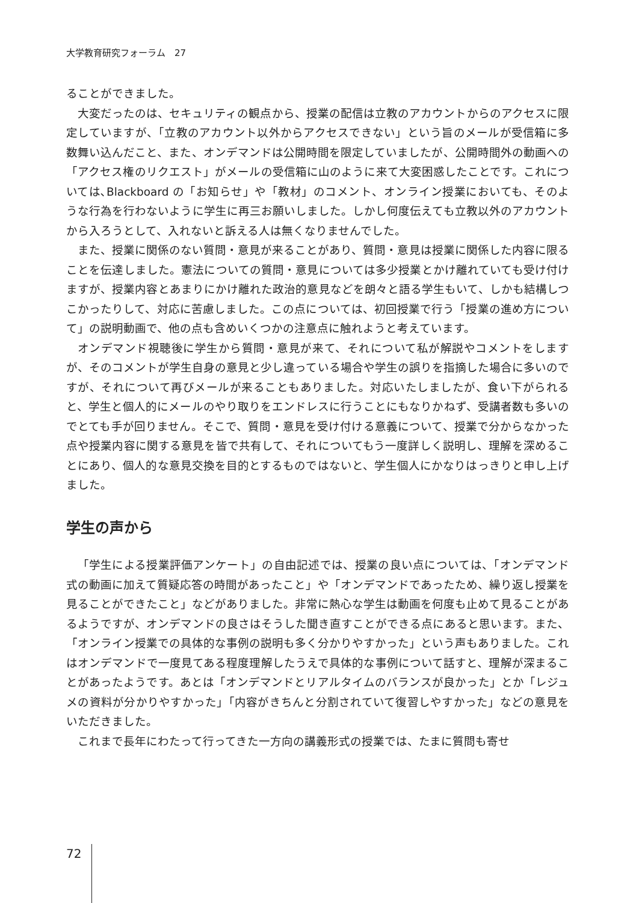大学教育研究フォーラム　27
ることができました。
大変だったのは、セキュリティの観点から、授業の配信は立教のアカウントからのアクセスに限定していますが、「立教のアカウント以外からアクセスできない」という旨のメールが受信箱に多数舞い込んだこと、また、オンデマンドは公開時間を限定していましたが、公開時間外の動画への「アクセス権のリクエスト」がメールの受信箱に山のように来て大変困惑したことです。これについては､Blackboard の「お知らせ」や「教材」のコメント、オンライン授業においても、そのような行為を行わないように学生に再三お願いしました。しかし何度伝えても立教以外のアカウントから入ろうとして、入れないと訴える人は無くなりませんでした。
また、授業に関係のない質問・意見が来ることがあり、質問・意見は授業に関係した内容に限ることを伝達しました。憲法についての質問・意見については多少授業とかけ離れていても受け付けますが、授業内容とあまりにかけ離れた政治的意見などを朗々と語る学生もいて、しかも結構しつこかったりして、対応に苦慮しました。この点については、初回授業で行う「授業の進め方について」の説明動画で、他の点も含めいくつかの注意点に触れようと考えています。
オンデマンド視聴後に学生から質問・意見が来て、それについて私が解説やコメントをしますが、そのコメントが学生自身の意見と少し違っている場合や学生の誤りを指摘した場合に多いのですが、それについて再びメールが来ることもありました。対応いたしましたが、食い下がられると、学生と個人的にメールのやり取りをエンドレスに行うことにもなりかねず、受講者数も多いのでとても手が回りません。そこで、質問・意見を受け付ける意義について、授業で分からなかった点や授業内容に関する意見を皆で共有して、それについてもう一度詳しく説明し、理解を深めることにあり、個人的な意見交換を目的とするものではないと、学生個人にかなりはっきりと申し上げました。
学生の声から
「学生による授業評価アンケート」の自由記述では、授業の良い点については、「オンデマンド式の動画に加えて質疑応答の時間があったこと」や「オンデマンドであったため、繰り返し授業を見ることができたこと」などがありました。非常に熱心な学生は動画を何度も止めて見ることがあるようですが、オンデマンドの良さはそうした聞き直すことができる点にあると思います。また、「オンライン授業での具体的な事例の説明も多く分かりやすかった」という声もありました。これはオンデマンドで一度見てある程度理解したうえで具体的な事例について話すと、理解が深まることがあったようです。あとは「オンデマンドとリアルタイムのバランスが良かった」とか「レジュメの資料が分かりやすかった」「内容がきちんと分割されていて復習しやすかった」などの意見をいただきました。
これまで長年にわたって行ってきた一方向の講義形式の授業では、たまに質問も寄せ
72